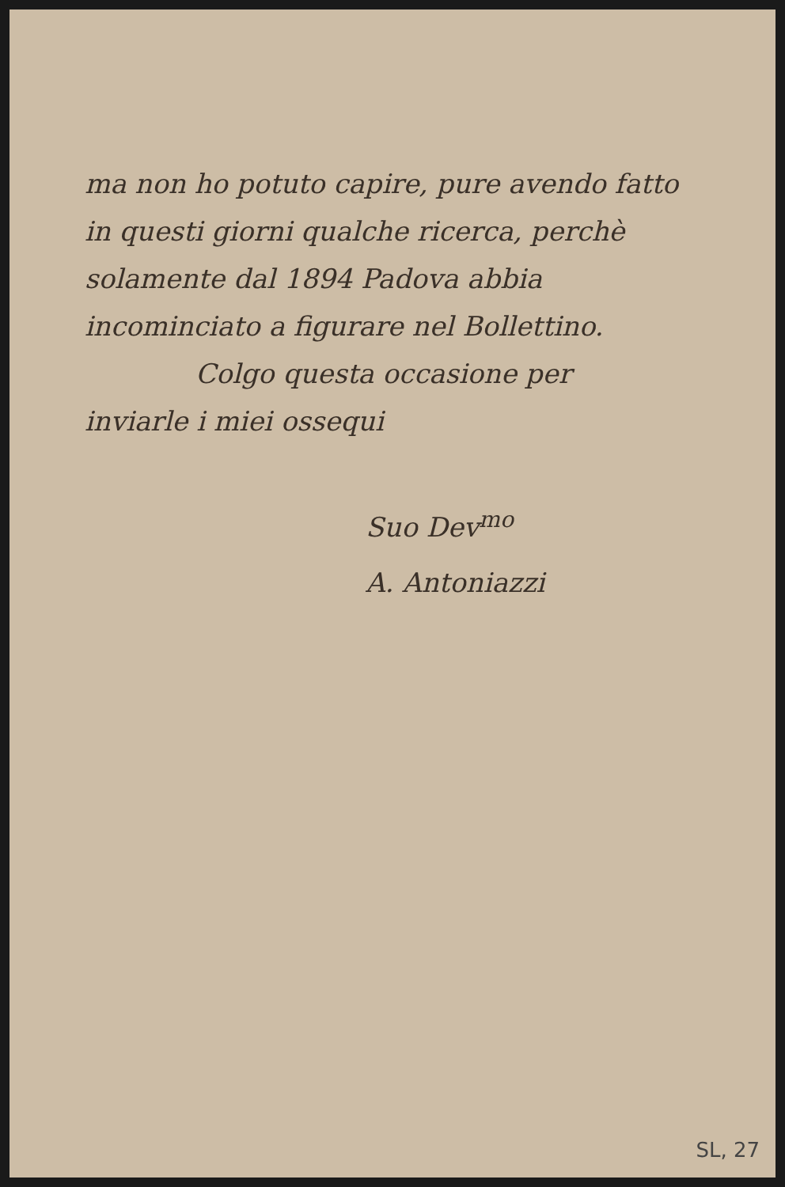ma non ho potuto capire, pure avendo fatto in questi giorni qualche ricerca, perchè solamente dal 1894 Padova abbia incominciato a figurare nel Bollettino.
Colgo questa occasione per
inviarle i miei ossequi
Suo Dev<sup>mo</sup>
A. Antoniazzi
SL, 27